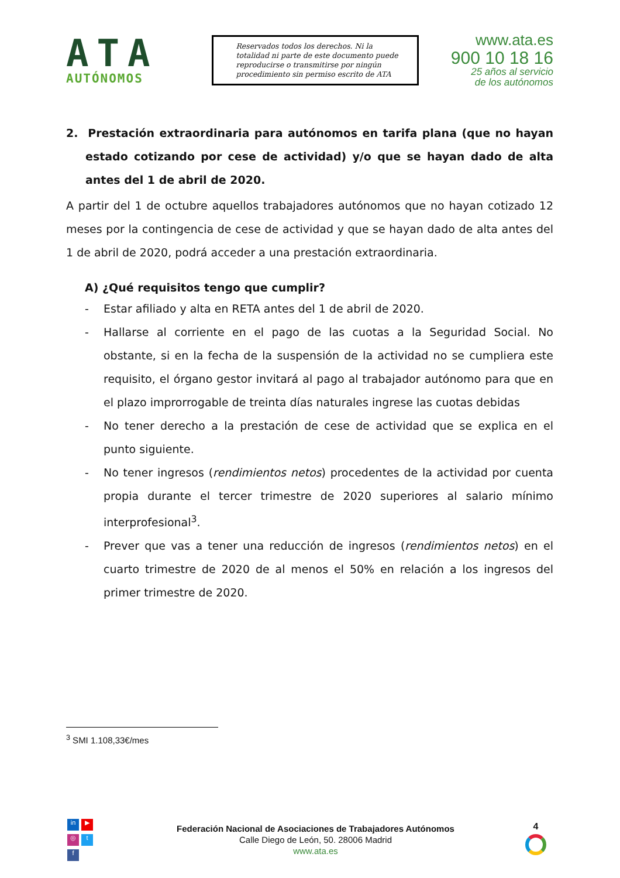ATA
AUTÓNOMOS
Reservados todos los derechos. Ni la totalidad ni parte de este documento puede reproducirse o transmitirse por ningún procedimiento sin permiso escrito de ATA
www.ata.es
900 10 18 16
25 años al servicio
de los autónomos
2. Prestación extraordinaria para autónomos en tarifa plana (que no hayan estado cotizando por cese de actividad) y/o que se hayan dado de alta antes del 1 de abril de 2020.
A partir del 1 de octubre aquellos trabajadores autónomos que no hayan cotizado 12 meses por la contingencia de cese de actividad y que se hayan dado de alta antes del 1 de abril de 2020, podrá acceder a una prestación extraordinaria.
A) ¿Qué requisitos tengo que cumplir?
- Estar afiliado y alta en RETA antes del 1 de abril de 2020.
- Hallarse al corriente en el pago de las cuotas a la Seguridad Social. No obstante, si en la fecha de la suspensión de la actividad no se cumpliera este requisito, el órgano gestor invitará al pago al trabajador autónomo para que en el plazo improrrogable de treinta días naturales ingrese las cuotas debidas
- No tener derecho a la prestación de cese de actividad que se explica en el punto siguiente.
- No tener ingresos (rendimientos netos) procedentes de la actividad por cuenta propia durante el tercer trimestre de 2020 superiores al salario mínimo interprofesional<sup>3</sup>.
- Prever que vas a tener una reducción de ingresos (rendimientos netos) en el cuarto trimestre de 2020 de al menos el 50% en relación a los ingresos del primer trimestre de 2020.
<sup>3</sup> SMI 1.108,33€/mes
in ▶
◎ t
f
Federación Nacional de Asociaciones de Trabajadores Autónomos
Calle Diego de León, 50. 28006 Madrid
www.ata.es
4